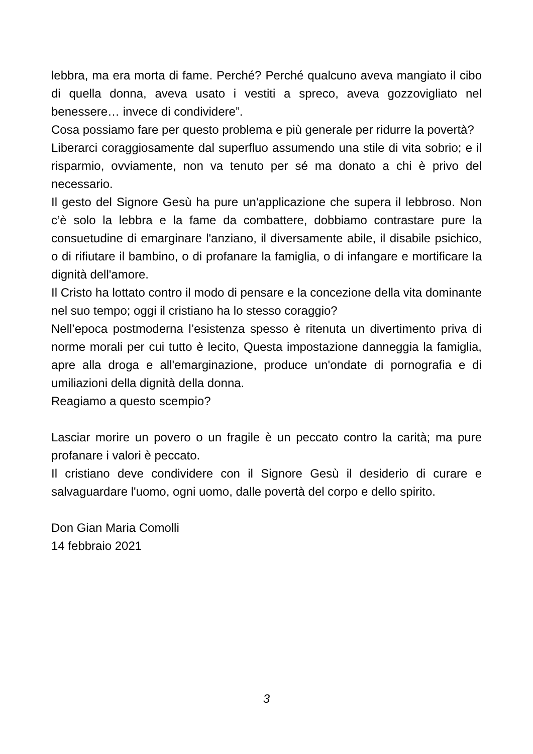lebbra, ma era morta di fame. Perché? Perché qualcuno aveva mangiato il cibo di quella donna, aveva usato i vestiti a spreco, aveva gozzovigliato nel benessere… invece di condividere”.
Cosa possiamo fare per questo problema e più generale per ridurre la povertà?
Liberarci coraggiosamente dal superfluo assumendo una stile di vita sobrio; e il risparmio, ovviamente, non va tenuto per sé ma donato a chi è privo del necessario.
Il gesto del Signore Gesù ha pure un'applicazione che supera il lebbroso. Non c’è solo la lebbra e la fame da combattere, dobbiamo contrastare pure la consuetudine di emarginare l'anziano, il diversamente abile, il disabile psichico, o di rifiutare il bambino, o di profanare la famiglia, o di infangare e mortificare la dignità dell'amore.
Il Cristo ha lottato contro il modo di pensare e la concezione della vita dominante nel suo tempo; oggi il cristiano ha lo stesso coraggio?
Nell’epoca postmoderna l’esistenza spesso è ritenuta un divertimento priva di norme morali per cui tutto è lecito, Questa impostazione danneggia la famiglia, apre alla droga e all'emarginazione, produce un'ondate di pornografia e di umiliazioni della dignità della donna.
Reagiamo a questo scempio?
Lasciar morire un povero o un fragile è un peccato contro la carità; ma pure profanare i valori è peccato.
Il cristiano deve condividere con il Signore Gesù il desiderio di curare e salvaguardare l'uomo, ogni uomo, dalle povertà del corpo e dello spirito.
Don Gian Maria Comolli
14 febbraio 2021
3